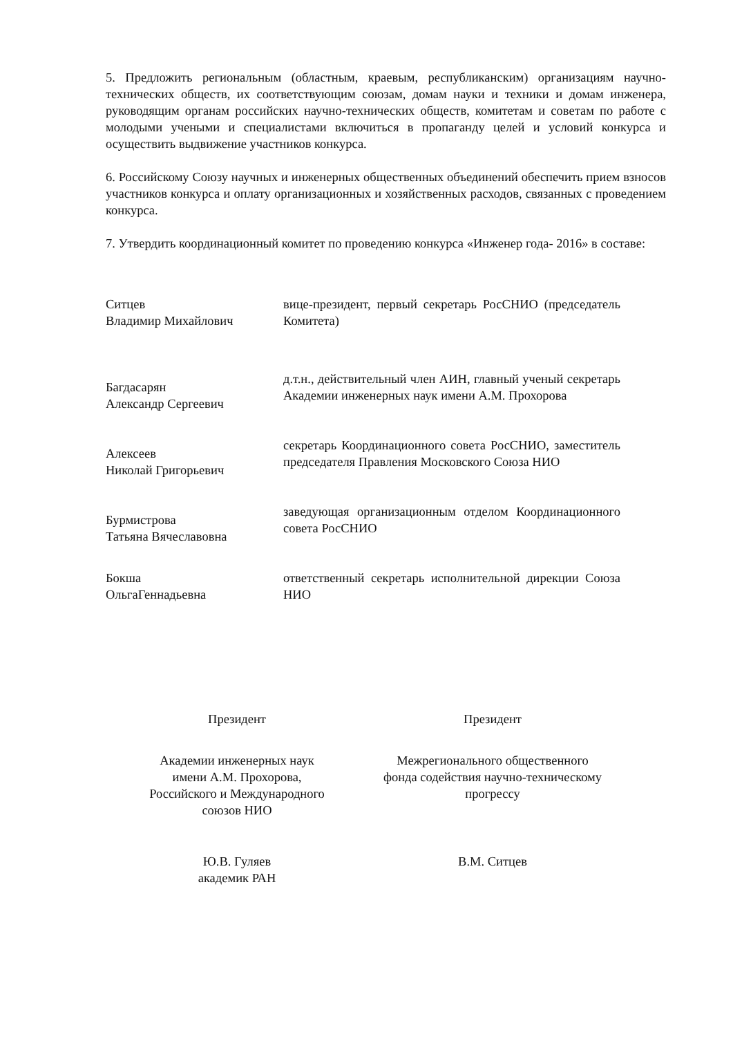5. Предложить региональным (областным, краевым, республиканским) организациям научно-технических обществ, их соответствующим союзам, домам науки и техники и домам инженера, руководящим органам российских научно-технических обществ, комитетам и советам по работе с молодыми учеными и специалистами включиться в пропаганду целей и условий конкурса и осуществить выдвижение участников конкурса.
6. Российскому Союзу научных и инженерных общественных объединений обеспечить прием взносов участников конкурса и оплату организационных и хозяйственных расходов, связанных с проведением конкурса.
7. Утвердить координационный комитет по проведению конкурса «Инженер года- 2016» в составе:
| Ситцев Владимир Михайлович | вице-президент, первый секретарь РосСНИО (председатель Комитета) |
| Багдасарян Александр Сергеевич | д.т.н., действительный член АИН, главный ученый секретарь Академии инженерных наук имени А.М. Прохорова |
| Алексеев Николай Григорьевич | секретарь Координационного совета РосСНИО, заместитель председателя Правления Московского Союза НИО |
| Бурмистрова Татьяна Вячеславовна | заведующая организационным отделом Координационного совета РосСНИО |
| Бокша ОльгаГеннадьевна | ответственный секретарь исполнительной дирекции Союза НИО |
Президент
Академии инженерных наук
имени А.М. Прохорова,
Российского и Международного
союзов НИО
Ю.В. Гуляев
академик РАН
Президент
Межрегионального общественного
фонда содействия научно-техническому
прогрессу
В.М. Ситцев